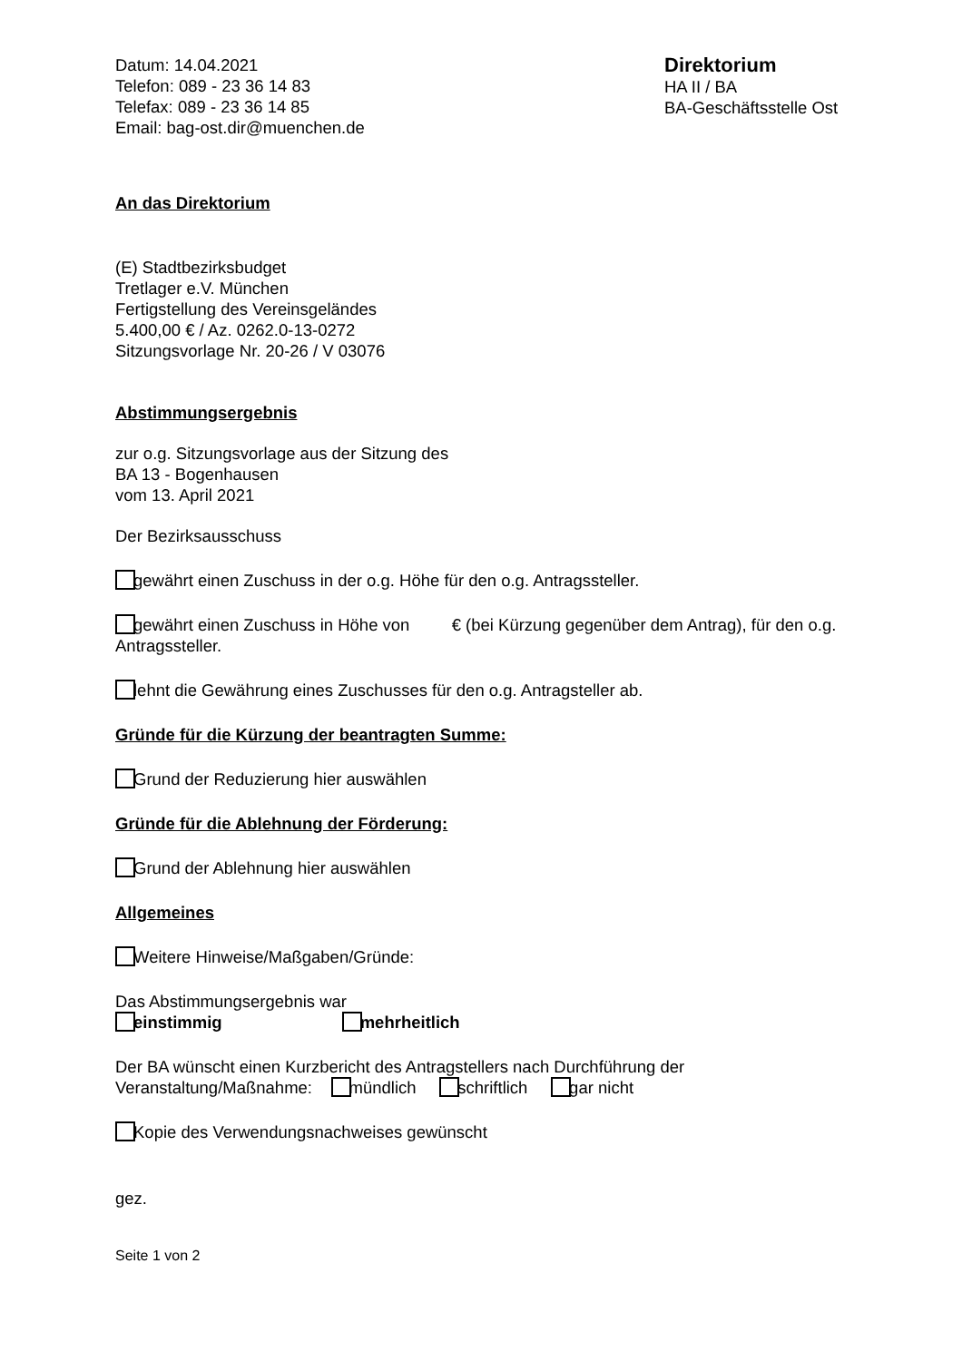Datum: 14.04.2021
Telefon: 089 - 23 36 14 83
Telefax: 089 - 23 36 14 85
Email: bag-ost.dir@muenchen.de
Direktorium
HA II / BA
BA-Geschäftsstelle Ost
An das Direktorium
(E) Stadtbezirksbudget
Tretlager e.V. München
Fertigstellung des Vereinsgeländes
5.400,00 € / Az. 0262.0-13-0272
Sitzungsvorlage Nr. 20-26 / V 03076
Abstimmungsergebnis
zur o.g. Sitzungsvorlage aus der Sitzung des
BA 13 - Bogenhausen
vom 13. April 2021
Der Bezirksausschuss
gewährt einen Zuschuss in der o.g. Höhe für den o.g. Antragssteller.
gewährt einen Zuschuss in Höhe von € (bei Kürzung gegenüber dem Antrag), für den o.g. Antragssteller.
lehnt die Gewährung eines Zuschusses für den o.g. Antragsteller ab.
Gründe für die Kürzung der beantragten Summe:
Grund der Reduzierung hier auswählen
Gründe für die Ablehnung der Förderung:
Grund der Ablehnung hier auswählen
Allgemeines
Weitere Hinweise/Maßgaben/Gründe:
Das Abstimmungsergebnis war
einstimmig mehrheitlich
Der BA wünscht einen Kurzbericht des Antragstellers nach Durchführung der
Veranstaltung/Maßnahme: mündlich schriftlich gar nicht
Kopie des Verwendungsnachweises gewünscht
gez.
Seite 1 von 2